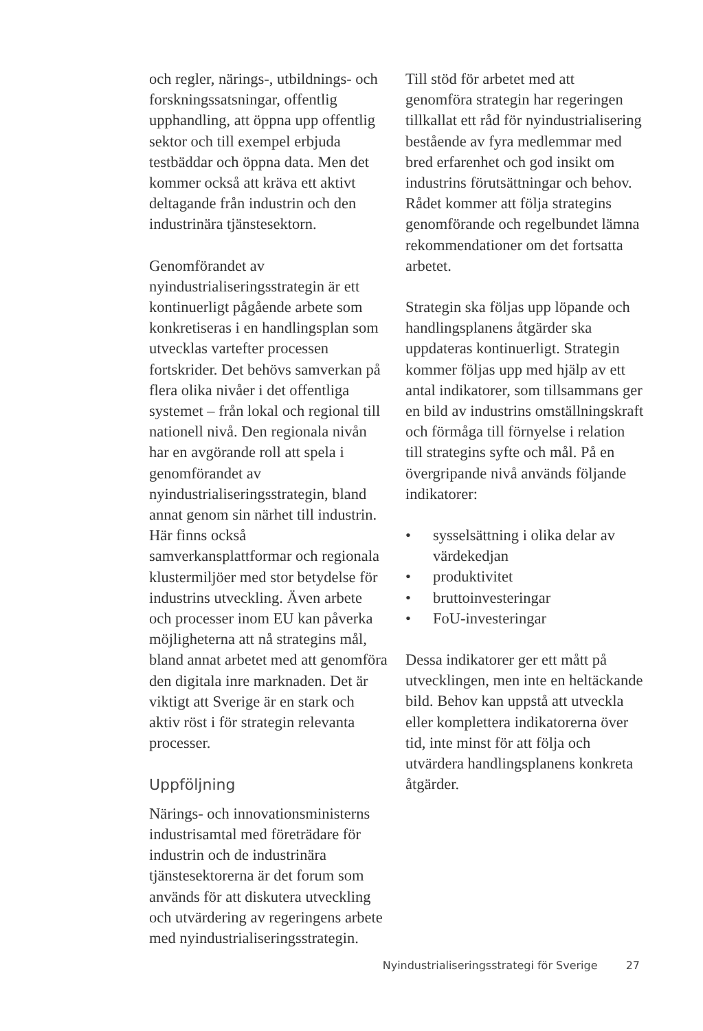och regler, närings-, utbildnings- och forskningssatsningar, offentlig upphandling, att öppna upp offentlig sektor och till exempel erbjuda testbäddar och öppna data. Men det kommer också att kräva ett aktivt deltagande från industrin och den industrinära tjänstesektorn.
Genomförandet av nyindustrialiseringsstrategin är ett kontinuerligt pågående arbete som konkretiseras i en handlingsplan som utvecklas vartefter processen fortskrider. Det behövs samverkan på flera olika nivåer i det offentliga systemet – från lokal och regional till nationell nivå. Den regionala nivån har en avgörande roll att spela i genomförandet av nyindustrialiseringsstrategin, bland annat genom sin närhet till industrin. Här finns också samverkansplattformar och regionala klustermiljöer med stor betydelse för industrins utveckling. Även arbete och processer inom EU kan påverka möjligheterna att nå strategins mål, bland annat arbetet med att genomföra den digitala inre marknaden. Det är viktigt att Sverige är en stark och aktiv röst i för strategin relevanta processer.
Uppföljning
Närings- och innovationsministerns industrisamtal med företrädare för industrin och de industrinära tjänstesektorerna är det forum som används för att diskutera utveckling och utvärdering av regeringens arbete med nyindustrialiseringsstrategin.
Till stöd för arbetet med att genomföra strategin har regeringen tillkallat ett råd för nyindustrialisering bestående av fyra medlemmar med bred erfarenhet och god insikt om industrins förutsättningar och behov. Rådet kommer att följa strategins genomförande och regelbundet lämna rekommendationer om det fortsatta arbetet.
Strategin ska följas upp löpande och handlingsplanens åtgärder ska uppdateras kontinuerligt. Strategin kommer följas upp med hjälp av ett antal indikatorer, som tillsammans ger en bild av industrins omställningskraft och förmåga till förnyelse i relation till strategins syfte och mål. På en övergripande nivå används följande indikatorer:
• sysselsättning i olika delar av värdekedjan
• produktivitet
• bruttoinvesteringar
• FoU-investeringar
Dessa indikatorer ger ett mått på utvecklingen, men inte en heltäckande bild. Behov kan uppstå att utveckla eller komplettera indikatorerna över tid, inte minst för att följa och utvärdera handlingsplanens konkreta åtgärder.
Nyindustrialiseringsstrategi för Sverige 27